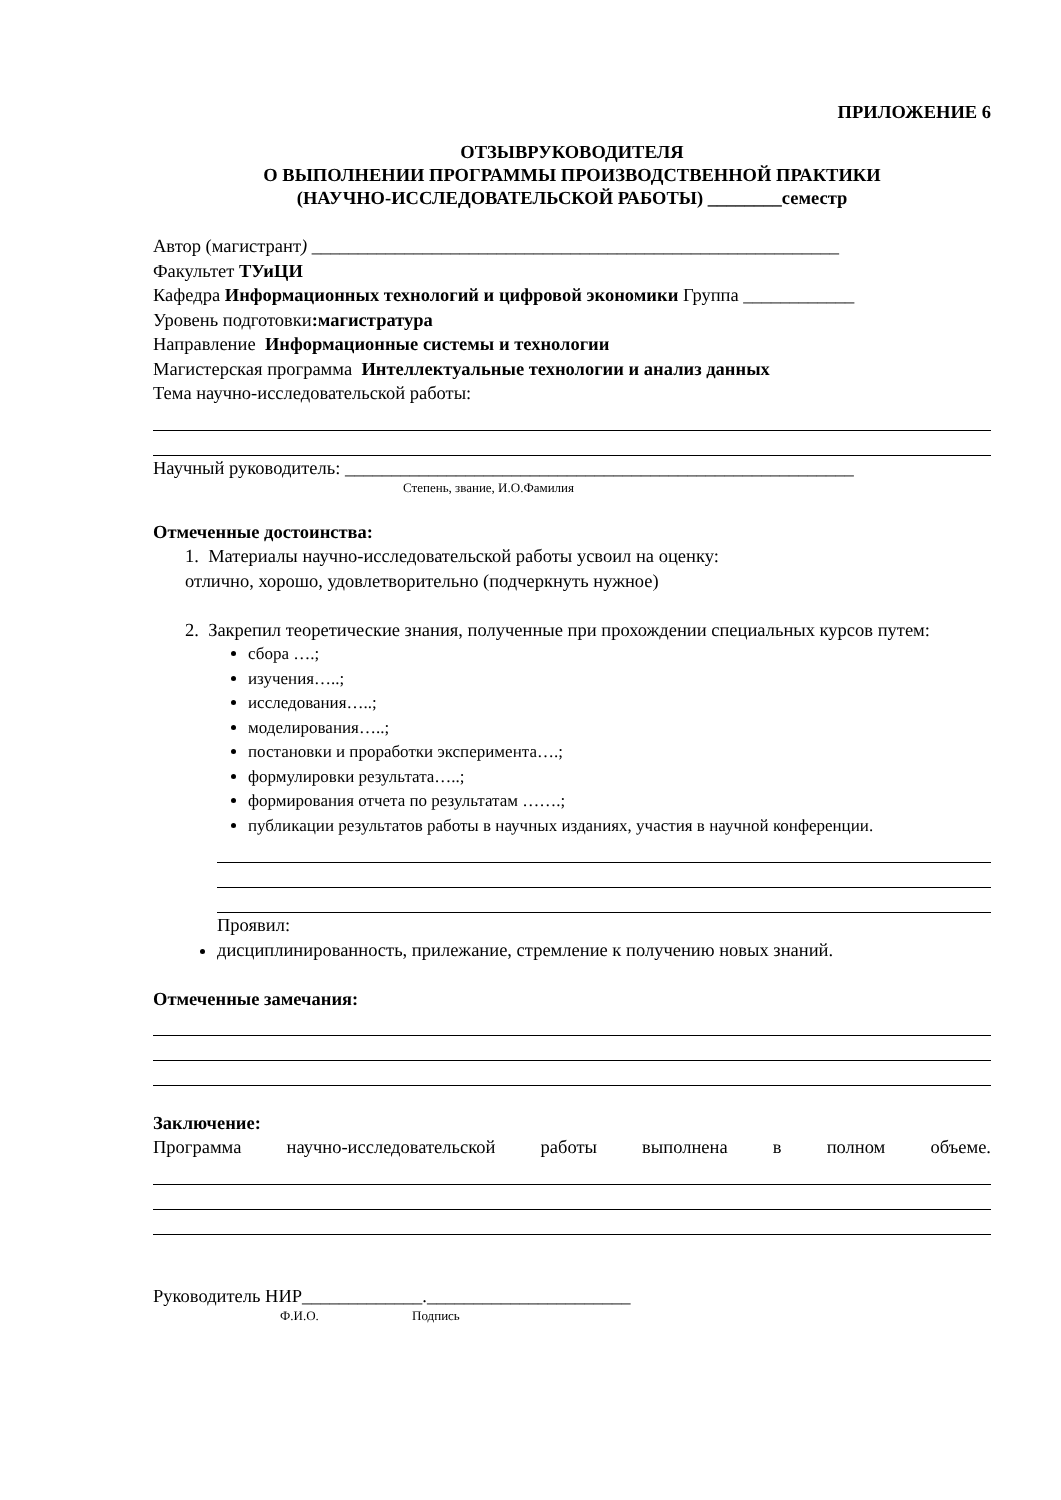ПРИЛОЖЕНИЕ 6
ОТЗЫВРУКОВОДИТЕЛЯ
О ВЫПОЛНЕНИИ ПРОГРАММЫ ПРОИЗВОДСТВЕННОЙ ПРАКТИКИ
(НАУЧНО-ИССЛЕДОВАТЕЛЬСКОЙ РАБОТЫ) ________семестр
Автор (магистрант) _________________________________________________________
Факультет ТУиЦИ
Кафедра Информационных технологий и цифровой экономики Группа ____________
Уровень подготовки:магистратура
Направление Информационные системы и технологии
Магистерская программа Интеллектуальные технологии и анализ данных
Тема научно-исследовательской работы:
Научный руководитель: _______________________________________________________
Степень, звание, И.О.Фамилия
Отмеченные достоинства:
1. Материалы научно-исследовательской работы усвоил на оценку:
отлично, хорошо, удовлетворительно (подчеркнуть нужное)
2. Закрепил теоретические знания, полученные при прохождении специальных курсов путем:
сбора ….;
изучения…..;
исследования…..;
моделирования…..;
постановки и проработки эксперимента….;
формулировки результата…..;
формирования отчета по результатам …….;
публикации результатов работы в научных изданиях, участия в научной конференции.
Проявил:
дисциплинированность, прилежание, стремление к получению новых знаний.
Отмеченные замечания:
Заключение:
Программа научно-исследовательской работы выполнена в полном объеме.
Руководитель НИР_____________.______________________
Ф.И.О. Подпись